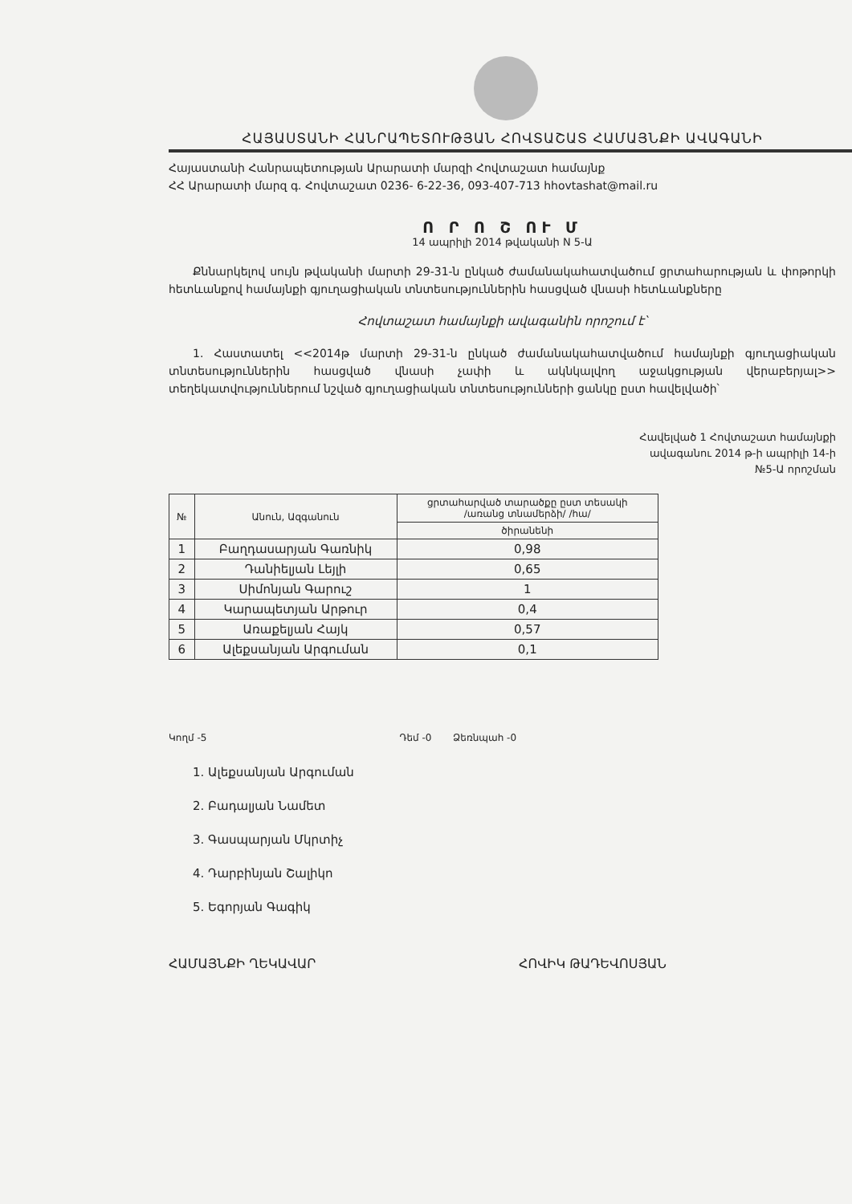ՀԱՅԱՍՏԱՆԻ ՀԱՆՐԱՊԵՏՈՒԹՅԱՆ ՀՈՎՏԱՇԱՏ ՀԱՄԱՅՆՔԻ ԱՎԱԳԱՆԻ
Հայաստանի Հանրապետության Արարատի մարզի Հովտաշատ համայնք
ՀՀ Արարատի մարզ գ. Հովտաշատ 0236- 6-22-36, 093-407-713 hhovtashat@mail.ru
Ո Ր Ո Շ ՈՒ Մ
14 ապրիլի 2014 թվականի N 5-Ա
Քննարկելով սույն թվականի մարտի 29-31-ն ընկած ժամանակահատվածում ցրտահարության և փոթորկի հետևանքով համայնքի գյուղացիական տնտեսություններին հասցված վնասի հետևանքները
Հովտաշատ համայնքի ավագանին որոշում է՝
1. Հաստատել <<2014թ մարտի 29-31-ն ընկած ժամանակահատվածում համայնքի գյուղացիական տնտեսություններին հասցված վնասի չափի և ակնկալվող աջակցության վերաբերյալ>> տեղեկատվություններում նշված գյուղացիական տնտեսությունների ցանկը ըստ հավելվածի՝
Հավելված 1 Հովտաշատ համայնքի
ավագանու 2014 թ-ի ապրիլի 14-ի
№5-Ա որոշման
| № | Անուն, Ազգանուն | ցրտահարված տարածքը ըստ տեսակի /առանց տնամերձի/ /հա/ |
| --- | --- | --- |
| | | ծիրանենի |
| 1 | Բաղդասարյան Գառնիկ | 0,98 |
| 2 | Դանիելյան Լեյլի | 0,65 |
| 3 | Սիմոնյան Գարուշ | 1 |
| 4 | Կարապետյան Արթուր | 0,4 |
| 5 | Առաքելյան Հայկ | 0,57 |
| 6 | Ալեքսանյան Արգուման | 0,1 |
Կողմ -5 Դեմ -0 Ձեռնպահ -0
1. Ալեքսանյան Արգուման
2. Բադալյան Նամետ
3. Գասպարյան Մկրտիչ
4. Դարբինյան Շալիկո
5. Եգորյան Գագիկ
ՀԱՄԱՅՆՔԻ ՂԵԿԱՎԱՐ ՀՈՎԻԿ ԹԱԴԵՎՈՍՅԱՆ